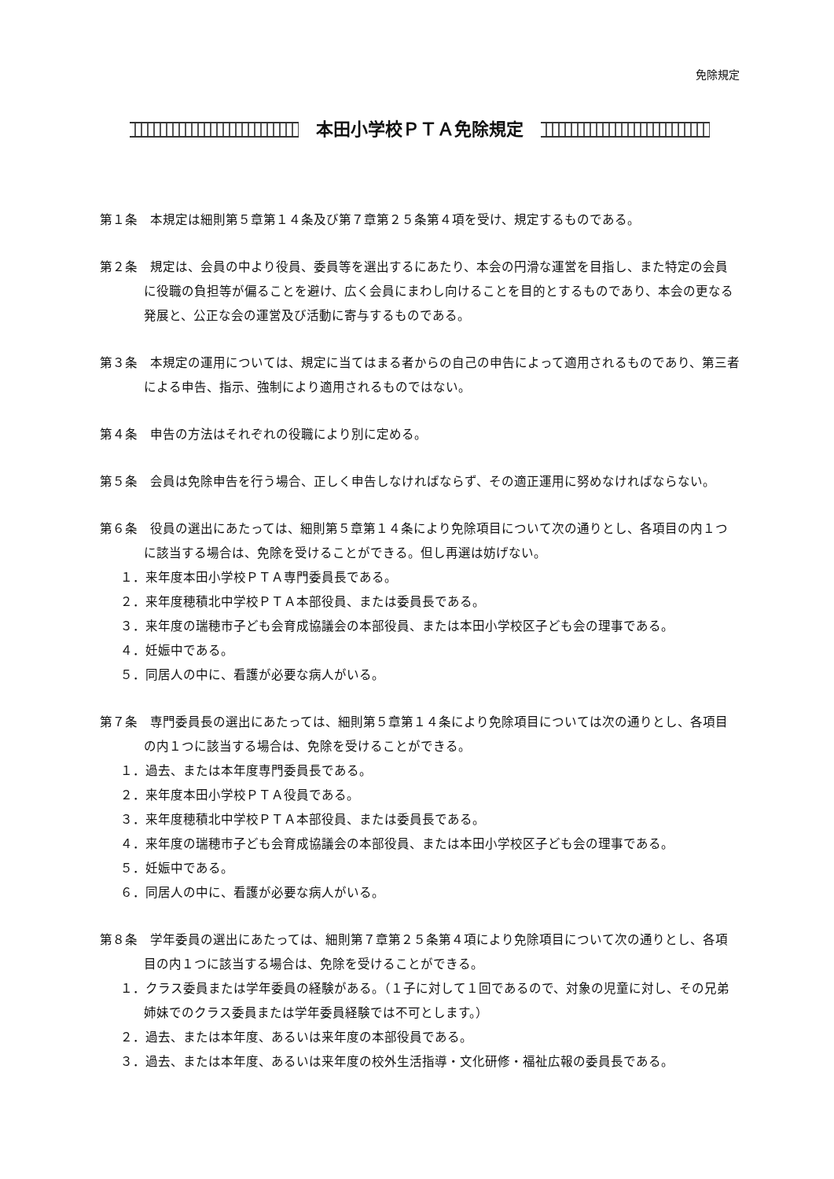免除規定
本田小学校ＰＴＡ免除規定
第１条　本規定は細則第５章第１４条及び第７章第２５条第４項を受け、規定するものである。
第２条　規定は、会員の中より役員、委員等を選出するにあたり、本会の円滑な運営を目指し、また特定の会員に役職の負担等が偏ることを避け、広く会員にまわし向けることを目的とするものであり、本会の更なる発展と、公正な会の運営及び活動に寄与するものである。
第３条　本規定の運用については、規定に当てはまる者からの自己の申告によって適用されるものであり、第三者による申告、指示、強制により適用されるものではない。
第４条　申告の方法はそれぞれの役職により別に定める。
第５条　会員は免除申告を行う場合、正しく申告しなければならず、その適正運用に努めなければならない。
第６条　役員の選出にあたっては、細則第５章第１４条により免除項目について次の通りとし、各項目の内１つに該当する場合は、免除を受けることができる。但し再選は妨げない。
１．来年度本田小学校ＰＴＡ専門委員長である。
２．来年度穂積北中学校ＰＴＡ本部役員、または委員長である。
３．来年度の瑞穂市子ども会育成協議会の本部役員、または本田小学校区子ども会の理事である。
４．妊娠中である。
５．同居人の中に、看護が必要な病人がいる。
第７条　専門委員長の選出にあたっては、細則第５章第１４条により免除項目については次の通りとし、各項目の内１つに該当する場合は、免除を受けることができる。
１．過去、または本年度専門委員長である。
２．来年度本田小学校ＰＴＡ役員である。
３．来年度穂積北中学校ＰＴＡ本部役員、または委員長である。
４．来年度の瑞穂市子ども会育成協議会の本部役員、または本田小学校区子ども会の理事である。
５．妊娠中である。
６．同居人の中に、看護が必要な病人がいる。
第８条　学年委員の選出にあたっては、細則第７章第２５条第４項により免除項目について次の通りとし、各項目の内１つに該当する場合は、免除を受けることができる。
１．クラス委員または学年委員の経験がある。（１子に対して１回であるので、対象の児童に対し、その兄弟姉妹でのクラス委員または学年委員経験では不可とします。）
２．過去、または本年度、あるいは来年度の本部役員である。
３．過去、または本年度、あるいは来年度の校外生活指導・文化研修・福祉広報の委員長である。